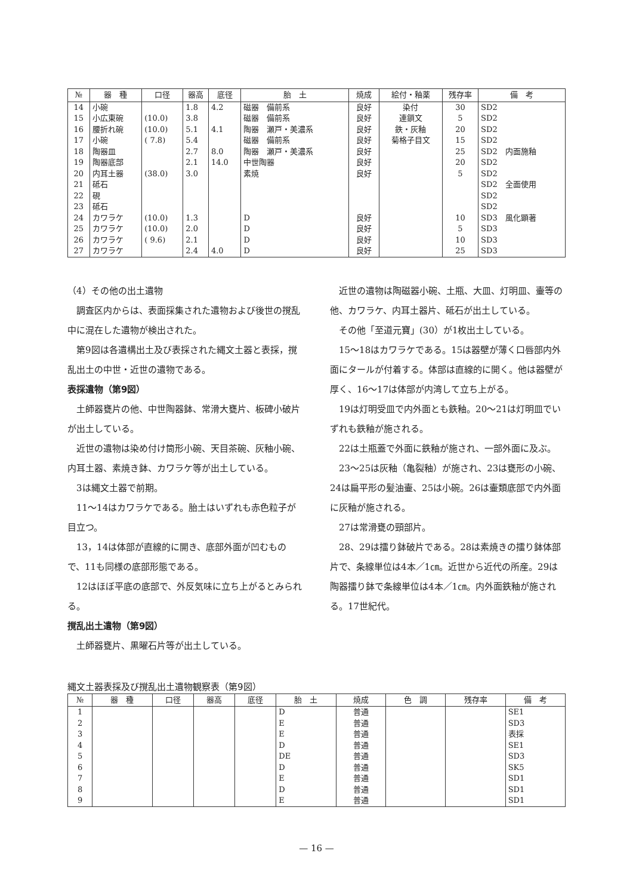| № | 器 種 | 口径 | 器高 | 底径 | 胎 土 | 焼成 | 絵付・釉薬 | 残存率 | 備 考 |
| --- | --- | --- | --- | --- | --- | --- | --- | --- | --- |
| 14 | 小碗 | | 1.8 | 4.2 | 磁器 備前系 | 良好 | 染付 | 30 | SD2 |
| 15 | 小広東碗 | (10.0) | 3.8 | | 磁器 備前系 | 良好 | 連鎖文 | 5 | SD2 |
| 16 | 腰折れ碗 | (10.0) | 5.1 | 4.1 | 陶器 瀬戸・美濃系 | 良好 | 鉄・灰釉 | 20 | SD2 |
| 17 | 小碗 | ( 7.8) | 5.4 | | 磁器 備前系 | 良好 | 菊格子目文 | 15 | SD2 |
| 18 | 陶器皿 | | 2.7 | 8.0 | 陶器 瀬戸・美濃系 | 良好 | | 25 | SD2 内面施釉 |
| 19 | 陶器底部 | | 2.1 | 14.0 | 中世陶器 | 良好 | | 20 | SD2 |
| 20 | 内耳土器 | (38.0) | 3.0 | | 素焼 | 良好 | | 5 | SD2 |
| 21 | 砥石 | | | | | | | | SD2 全面使用 |
| 22 | 硯 | | | | | | | | SD2 |
| 23 | 砥石 | | | | | | | | SD2 |
| 24 | カワラケ | (10.0) | 1.3 | | D | 良好 | | 10 | SD3 風化顕著 |
| 25 | カワラケ | (10.0) | 2.0 | | D | 良好 | | 5 | SD3 |
| 26 | カワラケ | ( 9.6) | 2.1 | | D | 良好 | | 10 | SD3 |
| 27 | カワラケ | | 2.4 | 4.0 | D | 良好 | | 25 | SD3 |
（4）その他の出土遺物
調査区内からは、表面採集された遺物および後世の撹乱中に混在した遺物が検出された。
第9図は各遺構出土及び表採された縄文土器と表採，撹乱出土の中世・近世の遺物である。
表採遺物（第9図）
土師器甕片の他、中世陶器鉢、常滑大甕片、板碑小破片が出土している。
近世の遺物は染め付け筒形小碗、天目茶碗、灰釉小碗、内耳土器、素焼き鉢、カワラケ等が出土している。
3は縄文土器で前期。
11～14はカワラケである。胎土はいずれも赤色粒子が目立つ。
13，14は体部が直線的に開き、底部外面が凹むもので、11も同様の底部形態である。
12はほぼ平底の底部で、外反気味に立ち上がるとみられる。
撹乱出土遺物（第9図）
土師器甕片、黒曜石片等が出土している。
近世の遺物は陶磁器小碗、土瓶、大皿、灯明皿、壷等の他、カワラケ、内耳土器片、砥石が出土している。
その他「至道元寶」(30）が1枚出土している。
15～18はカワラケである。15は器壁が薄く口唇部内外面にタールが付着する。体部は直線的に開く。他は器壁が厚く、16～17は体部が内湾して立ち上がる。
19は灯明受皿で内外面とも鉄釉。20～21は灯明皿でいずれも鉄釉が施される。
22は土瓶蓋で外面に鉄釉が施され、一部外面に及ぶ。
23～25は灰釉（亀裂釉）が施され、23は甕形の小碗、24は扁平形の髪油壷、25は小碗。26は壷類底部で内外面に灰釉が施される。
27は常滑甕の頸部片。
28、29は擂り鉢破片である。28は素焼きの擂り鉢体部片で、条線単位は4本／1㎝。近世から近代の所産。29は陶器擂り鉢で条線単位は4本／1㎝。内外面鉄釉が施される。17世紀代。
縄文土器表採及び撹乱出土遺物観察表（第9図）
| № | 器 種 | 口径 | 器高 | 底径 | 胎 土 | 焼成 | 色 調 | 残存率 | 備 考 |
| --- | --- | --- | --- | --- | --- | --- | --- | --- | --- |
| 1 | | | | | D | 普通 | | | SE1 |
| 2 | | | | | E | 普通 | | | SD3 |
| 3 | | | | | E | 普通 | | | 表採 |
| 4 | | | | | D | 普通 | | | SE1 |
| 5 | | | | | DE | 普通 | | | SD3 |
| 6 | | | | | D | 普通 | | | SK5 |
| 7 | | | | | E | 普通 | | | SD1 |
| 8 | | | | | D | 普通 | | | SD1 |
| 9 | | | | | E | 普通 | | | SD1 |
— 16 —